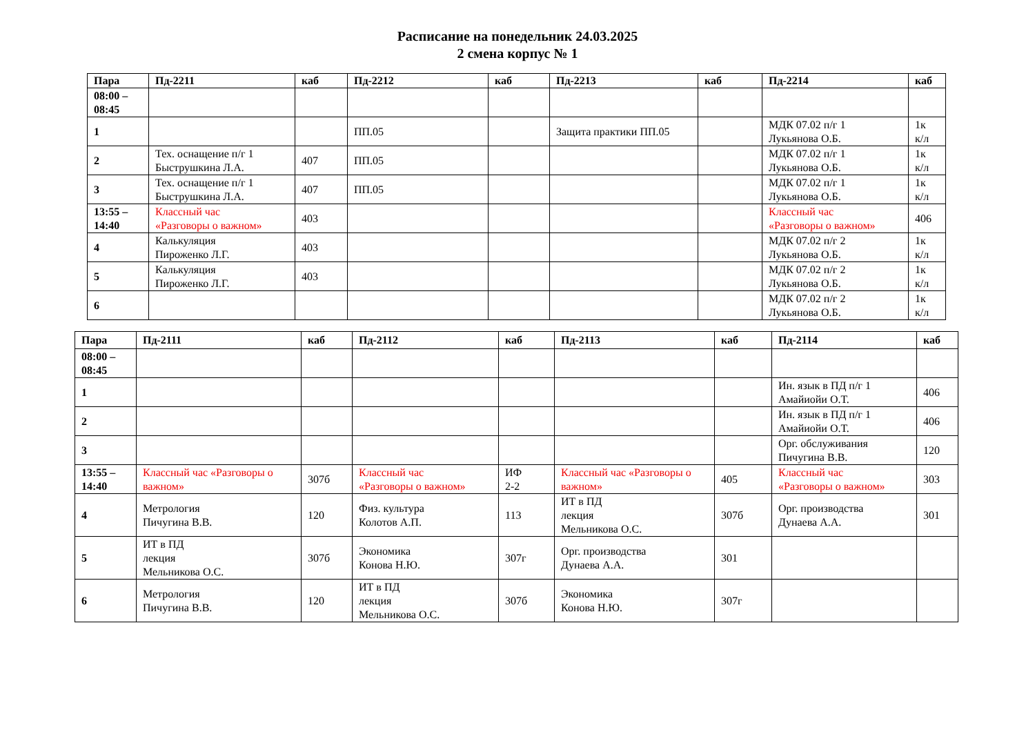Расписание на понедельник 24.03.2025
2 смена корпус № 1
| Пара | Пд-2211 | каб | Пд-2212 | каб | Пд-2213 | каб | Пд-2214 | каб |
| --- | --- | --- | --- | --- | --- | --- | --- | --- |
| 08:00 – 08:45 | | | | | | | | |
| 1 | | | ПП.05 | | Защита практики ПП.05 | | МДК 07.02 п/г 1 Лукьянова О.Б. | 1к к/л |
| 2 | Тех. оснащение п/г 1 Быструшкина Л.А. | 407 | ПП.05 | | | | МДК 07.02 п/г 1 Лукьянова О.Б. | 1к к/л |
| 3 | Тех. оснащение п/г 1 Быструшкина Л.А. | 407 | ПП.05 | | | | МДК 07.02 п/г 1 Лукьянова О.Б. | 1к к/л |
| 13:55 – 14:40 | Классный час «Разговоры о важном» | 403 | | | | | Классный час «Разговоры о важном» | 406 |
| 4 | Калькуляция Пироженко Л.Г. | 403 | | | | | МДК 07.02 п/г 2 Лукьянова О.Б. | 1к к/л |
| 5 | Калькуляция Пироженко Л.Г. | 403 | | | | | МДК 07.02 п/г 2 Лукьянова О.Б. | 1к к/л |
| 6 | | | | | | | МДК 07.02 п/г 2 Лукьянова О.Б. | 1к к/л |
| Пара | Пд-2111 | каб | Пд-2112 | каб | Пд-2113 | каб | Пд-2114 | каб |
| --- | --- | --- | --- | --- | --- | --- | --- | --- |
| 08:00 – 08:45 | | | | | | | | |
| 1 | | | | | | | Ин. язык в ПД п/г 1 Амайиойи О.Т. | 406 |
| 2 | | | | | | | Ин. язык в ПД п/г 1 Амайиойи О.Т. | 406 |
| 3 | | | | | | | Орг. обслуживания Пичугина В.В. | 120 |
| 13:55 – 14:40 | Классный час «Разговоры о важном» | 307б | Классный час «Разговоры о важном» | ИФ 2-2 | Классный час «Разговоры о важном» | 405 | Классный час «Разговоры о важном» | 303 |
| 4 | Метрология Пичугина В.В. | 120 | Физ. культура Колотов А.П. | 113 | ИТ в ПД лекция Мельникова О.С. | 307б | Орг. производства Дунаева А.А. | 301 |
| 5 | ИТ в ПД лекция Мельникова О.С. | 307б | Экономика Конова Н.Ю. | 307г | Орг. производства Дунаева А.А. | 301 | | |
| 6 | Метрология Пичугина В.В. | 120 | ИТ в ПД лекция Мельникова О.С. | 307б | Экономика Конова Н.Ю. | 307г | | |